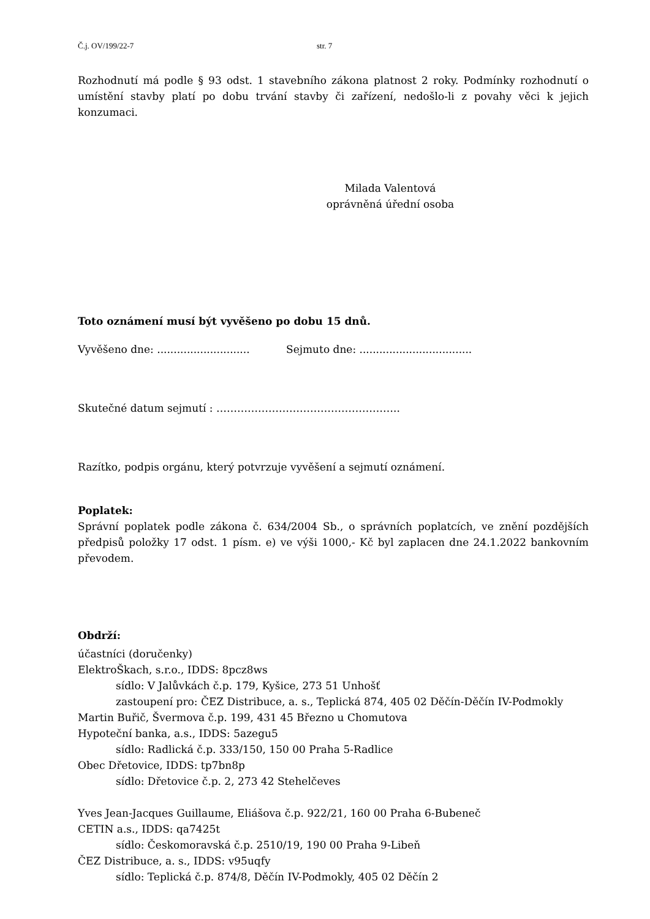Č.j. OV/199/22-7 str. 7
Rozhodnutí má podle § 93 odst. 1 stavebního zákona platnost 2 roky. Podmínky rozhodnutí o umístění stavby platí po dobu trvání stavby či zařízení, nedošlo-li z povahy věci k jejich konzumaci.
Milada Valentová
oprávněná úřední osoba
Toto oznámení musí být vyvěšeno po dobu 15 dnů.
Vyvěšeno dne: ............................ Sejmuto dne: ..................................
Skutečné datum sejmutí : ……………………………………………..
Razítko, podpis orgánu, který potvrzuje vyvěšení a sejmutí oznámení.
Poplatek:
Správní poplatek podle zákona č. 634/2004 Sb., o správních poplatcích, ve znění pozdějších předpisů položky 17 odst. 1 písm. e) ve výši 1000,- Kč byl zaplacen dne 24.1.2022 bankovním převodem.
Obdrží:
účastníci (doručenky)
ElektroŠkach, s.r.o., IDDS: 8pcz8ws
sídlo: V Jalůvkách č.p. 179, Kyšice, 273 51 Unhošť
zastoupení pro: ČEZ Distribuce, a. s., Teplická 874, 405 02 Děčín-Děčín IV-Podmokly
Martin Buřič, Švermova č.p. 199, 431 45 Březno u Chomutova
Hypoteční banka, a.s., IDDS: 5azegu5
sídlo: Radlická č.p. 333/150, 150 00 Praha 5-Radlice
Obec Dřetovice, IDDS: tp7bn8p
sídlo: Dřetovice č.p. 2, 273 42 Stehelčeves
Yves Jean-Jacques Guillaume, Eliášova č.p. 922/21, 160 00 Praha 6-Bubeneč
CETIN a.s., IDDS: qa7425t
sídlo: Českomoravská č.p. 2510/19, 190 00 Praha 9-Libeň
ČEZ Distribuce, a. s., IDDS: v95uqfy
sídlo: Teplická č.p. 874/8, Děčín IV-Podmokly, 405 02 Děčín 2